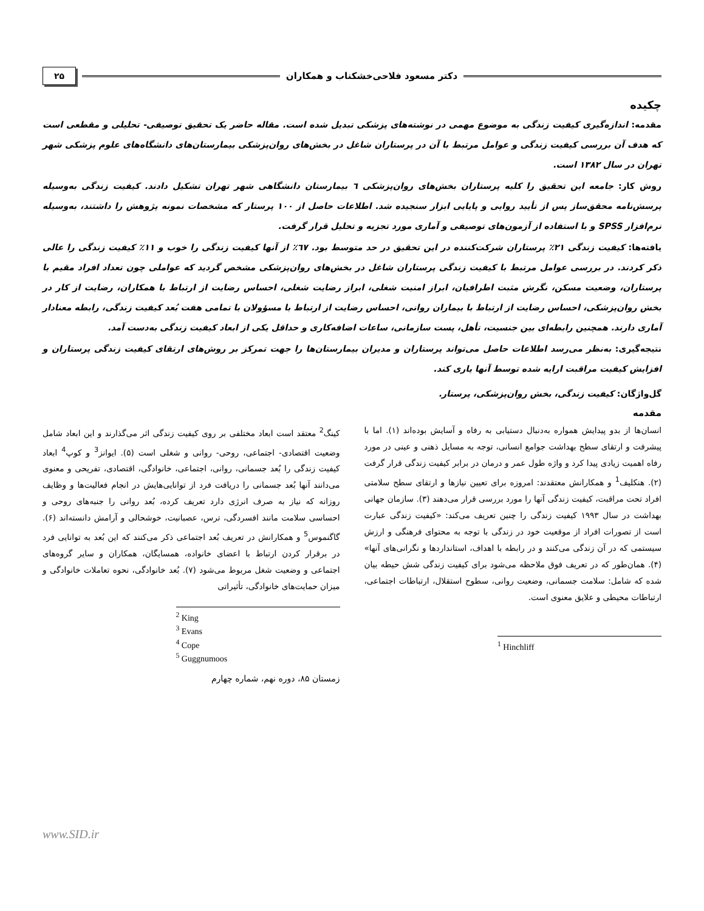دکتر مسعود فلاحی‌خشکناب و همکاران ۲۵
چکیده
مقدمه: اندازه‌گیری کیفیت زندگی به موضوع مهمی در نوشته‌های پزشکی تبدیل شده است. مقاله حاضر یک تحقیق توصیفی- تحلیلی و مقطعی است که هدف آن بررسی کیفیت زندگی و عوامل مرتبط با آن در پرستاران شاغل در بخش‌های روان‌پزشکی بیمارستان‌های دانشگاه‌های علوم پزشکی شهر تهران در سال ۱۳۸۲ است.
روش کار: جامعه این تحقیق را کلیه پرستاران بخش‌های روان‌پزشکی ٦ بیمارستان دانشگاهی شهر تهران تشکیل دادند. کیفیت زندگی به‌وسیله پرسش‌نامه محقق‌ساز پس از تأیید روایی و پایایی ابزار سنجیده شد. اطلاعات حاصل از ۱۰۰ پرستار که مشخصات نمونه پژوهش را داشتند، به‌وسیله نرم‌افزار SPSS و با استفاده از آزمون‌های توصیفی و آماری مورد تجزیه و تحلیل قرار گرفت.
یافته‌ها: کیفیت زندگی ۲۱٪ پرستاران شرکت‌کننده در این تحقیق در حد متوسط بود. ٦٧٪ از آنها کیفیت زندگی را خوب و ۱۱٪ کیفیت زندگی را عالی ذکر کردند. در بررسی عوامل مرتبط با کیفیت زندگی پرستاران شاغل در بخش‌های روان‌پزشکی مشخص گردید که عواملی چون تعداد افراد مقیم با پرستاران، وضعیت مسکن، نگرش مثبت اطرافیان، ابراز امنیت شغلی، ابراز رضایت شغلی، احساس رضایت از ارتباط با همکاران، رضایت از کار در بخش روان‌پزشکی، احساس رضایت از ارتباط با بیماران روانی، احساس رضایت از ارتباط با مسؤولان با تمامی هفت بُعد کیفیت زندگی، رابطه معنادار آماری دارند. همچنین رابطه‌ای بین جنسیت، تأهل، پست سازمانی، ساعات اضافه‌کاری و حداقل یکی از ابعاد کیفیت زندگی به‌دست آمد.
نتیجه‌گیری: به‌نظر می‌رسد اطلاعات حاصل می‌تواند پرستاران و مدیران بیمارستان‌ها را جهت تمرکز بر روش‌های ارتقای کیفیت زندگی پرستاران و افزایش کیفیت مراقبت ارایه شده توسط آنها یاری کند.
گل‌واژگان: کیفیت زندگی، بخش روان‌پزشکی، پرستار.
مقدمه
انسان‌ها از بدو پیدایش همواره به‌دنبال دستیابی به رفاه و آسایش بوده‌اند (۱). اما با پیشرفت و ارتقای سطح بهداشت جوامع انسانی، توجه به مسایل ذهنی و عینی در مورد رفاه اهمیت زیادی پیدا کرد و واژه طول عمر و درمان در برابر کیفیت زندگی قرار گرفت (۲). هنکلیف<sup>1</sup> و همکارانش معتقدند: امروزه برای تعیین نیازها و ارتقای سطح سلامتی افراد تحت مراقبت، کیفیت زندگی آنها را مورد بررسی قرار می‌دهند (۳). سازمان جهانی بهداشت در سال ۱۹۹۳ کیفیت زندگی را چنین تعریف می‌کند: «کیفیت زندگی عبارت است از تصورات افراد از موقعیت خود در زندگی با توجه به محتوای فرهنگی و ارزش سیستمی که در آن زندگی می‌کنند و در رابطه با اهداف، استانداردها و نگرانی‌های آنها» (۴). همان‌طور که در تعریف فوق ملاحظه می‌شود برای کیفیت زندگی شش حیطه بیان شده که شامل: سلامت جسمانی، وضعیت روانی، سطوح استقلال، ارتباطات اجتماعی، ارتباطات محیطی و علایق معنوی است.
<sup>1</sup> Hinchliff
کینگ<sup>2</sup> معتقد است ابعاد مختلفی بر روی کیفیت زندگی اثر می‌گذارند و این ابعاد شامل وضعیت اقتصادی- اجتماعی، روحی- روانی و شغلی است (۵). ایوانز<sup>3</sup> و کوپ<sup>4</sup> ابعاد کیفیت زندگی را بُعد جسمانی، روانی، اجتماعی، خانوادگی، اقتصادی، تفریحی و معنوی می‌دانند آنها بُعد جسمانی را دریافت فرد از توانایی‌هایش در انجام فعالیت‌ها و وظایف روزانه که نیاز به صرف انرژی دارد تعریف کرده، بُعد روانی را جنبه‌های روحی و احساسی سلامت مانند افسردگی، ترس، عصبانیت، خوشحالی و آرامش دانسته‌اند (۶). گاگنموس<sup>5</sup> و همکارانش در تعریف بُعد اجتماعی ذکر می‌کنند که این بُعد به توانایی فرد در برقرار کردن ارتباط با اعضای خانواده، همسایگان، همکاران و سایر گروه‌های اجتماعی و وضعیت شغل مربوط می‌شود (۷). بُعد خانوادگی، نحوه تعاملات خانوادگی و میزان حمایت‌های خانوادگی، تأثیراتی
<sup>2</sup> King
<sup>3</sup> Evans
<sup>4</sup> Cope
<sup>5</sup> Guggnumoos
زمستان ۸۵، دوره نهم، شماره چهارم
www.SID.ir